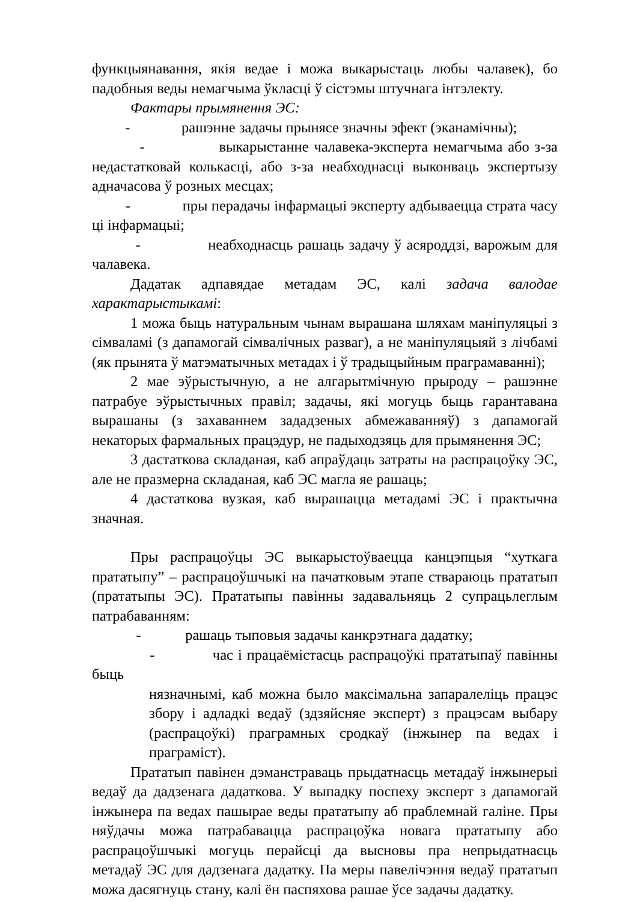функцыянавання, якія ведае і можа выкарыстаць любы чалавек), бо падобныя веды немагчыма ўкласці ў сістэмы штучнага інтэлекту.
Фактары прымянення ЭС:
- рашэнне задачы прынясе значны эфект (эканамічны);
- выкарыстанне чалавека-эксперта немагчыма або з-за недастатковай колькасці, або з-за неабходнасці выконваць экспертызу адначасова ў розных месцах;
- пры перадачы інфармацыі эксперту адбываецца страта часу ці інфармацыі;
- неабходнасць рашаць задачу ў асяроддзі, варожым для чалавека.
Дадатак адпавядае метадам ЭС, калі задача валодае характарыстыкамі:
1 можа быць натуральным чынам вырашана шляхам маніпуляцыі з сімваламі (з дапамогай сімвалічных разваг), а не маніпуляцыяй з лічбамі (як прынята ў матэматычных метадах і ў традыцыйным праграмаванні);
2 мае эўрыстычную, а не алгарытмічную прыроду – рашэнне патрабуе эўрыстычных правіл; задачы, які могуць быць гарантавана вырашаны (з захаваннем зададзеных абмежаванняў) з дапамогай некаторых фармальных працэдур, не падыходзяць для прымянення ЭС;
3 дастаткова складаная, каб апраўдаць затраты на распрацоўку ЭС, але не празмерна складаная, каб ЭС магла яе рашаць;
4 дастаткова вузкая, каб вырашацца метадамі ЭС і практычна значная.
Пры распрацоўцы ЭС выкарыстоўваецца канцэпцыя “хуткага прататыпу” – распрацоўшчыкі на пачатковым этапе ствараюць прататып (прататыпы ЭС). Прататыпы павінны задавальняць 2 супрацьлеглым патрабаванням:
- рашаць тыповыя задачы канкрэтнага дадатку;
- час і працаёмістасць распрацоўкі прататыпаў павінны быць
нязначнымі, каб можна было максімальна запаралеліць працэс збору і адладкі ведаў (здзяйсняе эксперт) з працэсам выбару (распрацоўкі) праграмных сродкаў (інжынер па ведах і праграміст).
Прататып павінен дэманстраваць прыдатнасць метадаў інжынерыі ведаў да дадзенага дадаткова. У выпадку поспеху эксперт з дапамогай інжынера па ведах пашырае веды прататыпу аб праблемнай галіне. Пры няўдачы можа патрабавацца распрацоўка новага прататыпу або распрацоўшчыкі могуць перайсці да высновы пра непрыдатнасць метадаў ЭС для дадзенага дадатку. Па меры павелічэння ведаў прататып можа дасягнуць стану, калі ён паспяхова рашае ўсе задачы дадатку.